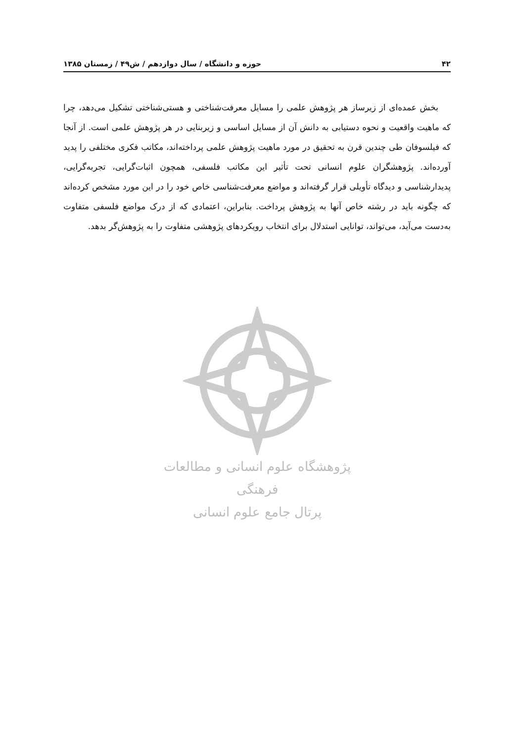۴۲ حوزه و دانشگاه / سال دوازدهم / ش۴۹ / زمستان ۱۳۸۵
بخش عمده‌ای از زیرساز هر پژوهش علمی را مسایل معرفت‌شناختی و هستی‌شناختی تشکیل می‌دهد، چرا که ماهیت واقعیت و نحوه دستیابی به دانش آن از مسایل اساسی و زیربنایی در هر پژوهش علمی است. از آنجا که فیلسوفان طی چندین قرن به تحقیق در مورد ماهیت پژوهش علمی پرداخته‌اند، مکاتب فکری مختلفی را پدید آورده‌اند. پژوهشگران علوم انسانی تحت تأثیر این مکاتب فلسفی، همچون اثبات‌گرایی، تجربه‌گرایی، پدیدارشناسی و دیدگاه تأویلی قرار گرفته‌اند و مواضع معرفت‌شناسی خاص خود را در این مورد مشخص کرده‌اند که چگونه باید در رشته خاص آنها به پژوهش پرداخت. بنابراین، اعتمادی که از درک مواضع فلسفی متفاوت به‌دست می‌آید، می‌تواند، توانایی استدلال برای انتخاب رویکردهای پژوهشی متفاوت را به پژوهش‌گر بدهد.
پژوهشگاه علوم انسانی و مطالعات فرهنگی
پرتال جامع علوم انسانی